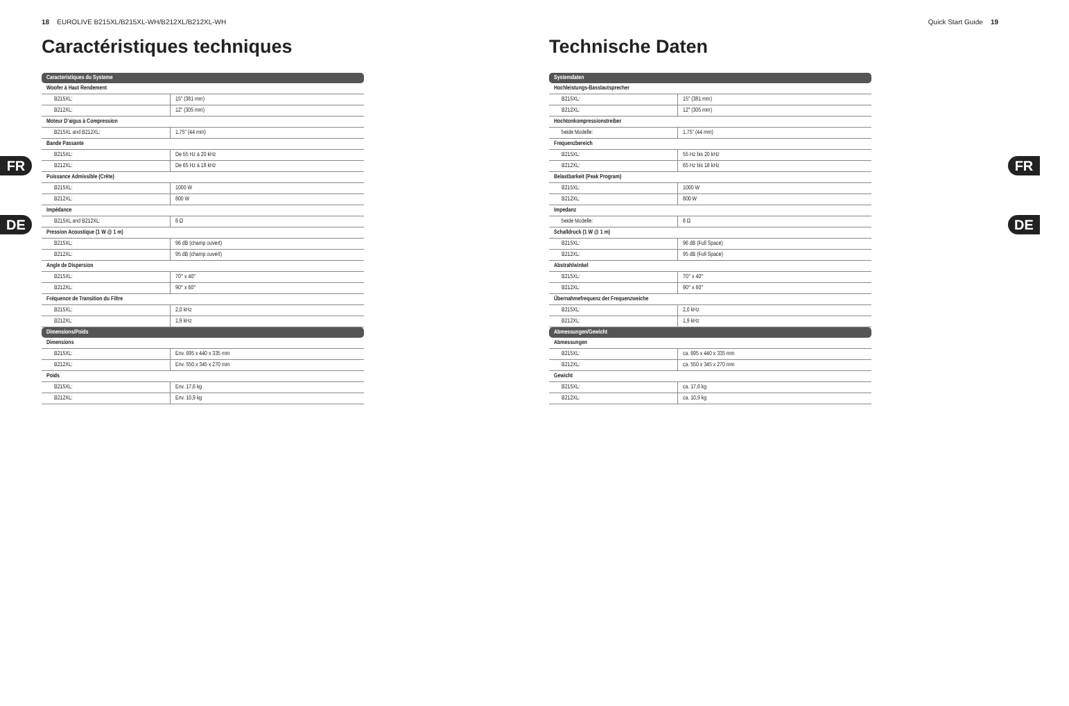18 EUROLIVE B215XL/B215XL-WH/B212XL/B212XL-WH
Caractéristiques techniques
| Caracteristiques du Systeme | |
| Woofer à Haut Rendement | |
| B215XL: | 15" (381 mm) |
| B212XL: | 12" (305 mm) |
| Moteur D’aigus à Compression | |
| B215XL and B212XL: | 1,75" (44 mm) |
| Bande Passante | |
| B215XL: | De 55 Hz à 20 kHz |
| B212XL: | De 65 Hz à 18 kHz |
| Puissance Admissible (Crête) | |
| B215XL: | 1000 W |
| B212XL: | 800 W |
| Impédance | |
| B215XL and B212XL: | 8 Ω |
| Pression Acoustique (1 W @ 1 m) | |
| B215XL: | 96 dB (champ ouvert) |
| B212XL: | 95 dB (champ ouvert) |
| Angle de Dispersion | |
| B215XL: | 70° x 40° |
| B212XL: | 90° x 60° |
| Fréquence de Transition du Filtre | |
| B215XL: | 2,0 kHz |
| B212XL: | 1,9 kHz |
| Dimensions/Poids | |
| Dimensions | |
| B215XL: | Env. 695 x 440 x 335 mm |
| B212XL: | Env. 550 x 345 x 270 mm |
| Poids | |
| B215XL: | Env. 17,6 kg |
| B212XL: | Env. 10,9 kg |
Quick Start Guide 19
Technische Daten
| Systemdaten | |
| Hochleistungs-Basslautsprecher | |
| B215XL: | 15" (381 mm) |
| B212XL: | 12" (305 mm) |
| Hochtonkompressionstreiber | |
| beide Modelle: | 1,75" (44 mm) |
| Frequenzbereich | |
| B215XL: | 55 Hz bis 20 kHz |
| B212XL: | 65 Hz bis 18 kHz |
| Belastbarkeit (Peak Program) | |
| B215XL: | 1000 W |
| B212XL: | 800 W |
| Impedanz | |
| beide Modelle: | 8 Ω |
| Schalldruck (1 W @ 1 m) | |
| B215XL: | 96 dB (Full Space) |
| B212XL: | 95 dB (Full Space) |
| Abstrahlwinkel | |
| B215XL: | 70° x 40° |
| B212XL: | 90° x 60° |
| Übernahmefrequenz der Frequenzweiche | |
| B215XL: | 2,0 kHz |
| B212XL: | 1,9 kHz |
| Abmessungen/Gewicht | |
| Abmessungen | |
| B215XL: | ca. 695 x 440 x 335 mm |
| B212XL: | ca. 550 x 345 x 270 mm |
| Gewicht | |
| B215XL: | ca. 17,6 kg |
| B212XL: | ca. 10,9 kg |
FR
DE
FR
DE